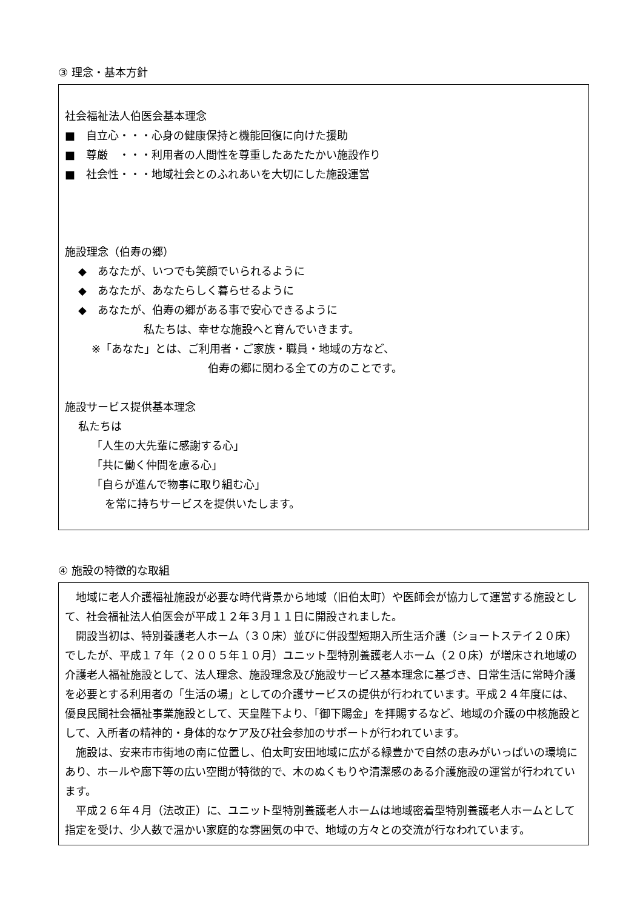③ 理念・基本方針
社会福祉法人伯医会基本理念
■　自立心・・・心身の健康保持と機能回復に向けた援助
■　尊厳　・・・利用者の人間性を尊重したあたたかい施設作り
■　社会性・・・地域社会とのふれあいを大切にした施設運営
施設理念（伯寿の郷）
◆　あなたが、いつでも笑顔でいられるように
◆　あなたが、あなたらしく暮らせるように
◆　あなたが、伯寿の郷がある事で安心できるように
私たちは、幸せな施設へと育んでいきます。
※「あなた」とは、ご利用者・ご家族・職員・地域の方など、
伯寿の郷に関わる全ての方のことです。
施設サービス提供基本理念
私たちは
「人生の大先輩に感謝する心」
「共に働く仲間を慮る心」
「自らが進んで物事に取り組む心」
を常に持ちサービスを提供いたします。
④ 施設の特徴的な取組
　地域に老人介護福祉施設が必要な時代背景から地域（旧伯太町）や医師会が協力して運営する施設として、社会福祉法人伯医会が平成１２年３月１１日に開設されました。
　開設当初は、特別養護老人ホーム（３０床）並びに併設型短期入所生活介護（ショートステイ２０床）でしたが、平成１７年（２００５年１０月）ユニット型特別養護老人ホーム（２０床）が増床され地域の介護老人福祉施設として、法人理念、施設理念及び施設サービス基本理念に基づき、日常生活に常時介護を必要とする利用者の「生活の場」としての介護サービスの提供が行われています。平成２４年度には、優良民間社会福祉事業施設として、天皇陛下より、「御下賜金」を拝賜するなど、地域の介護の中核施設として、入所者の精神的・身体的なケア及び社会参加のサポートが行われています。
　施設は、安来市市街地の南に位置し、伯太町安田地域に広がる緑豊かで自然の恵みがいっぱいの環境にあり、ホールや廊下等の広い空間が特徴的で、木のぬくもりや清潔感のある介護施設の運営が行われています。
　平成２６年４月（法改正）に、ユニット型特別養護老人ホームは地域密着型特別養護老人ホームとして指定を受け、少人数で温かい家庭的な雰囲気の中で、地域の方々との交流が行なわれています。